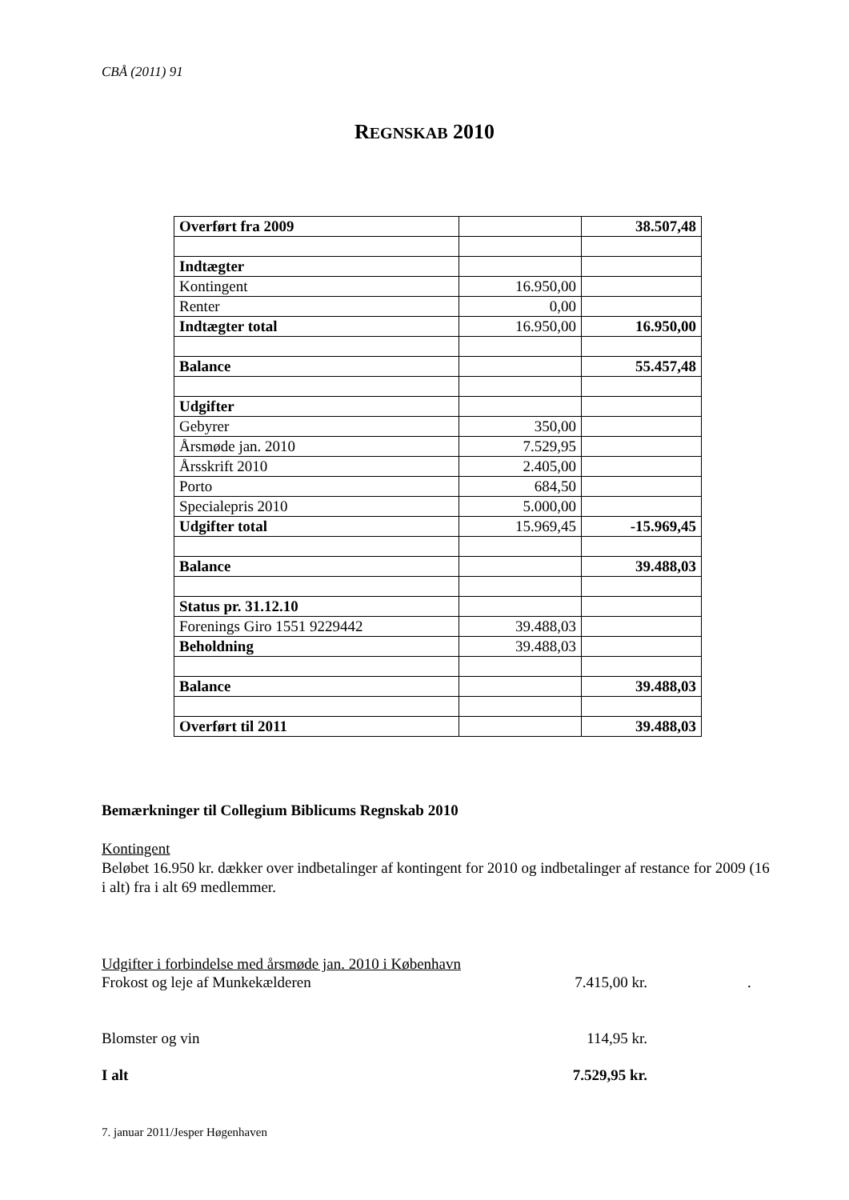CBÅ (2011) 91
REGNSKAB 2010
| Overført fra 2009 | | 38.507,48 |
| Indtægter | | |
| Kontingent | 16.950,00 | |
| Renter | 0,00 | |
| Indtægter total | 16.950,00 | 16.950,00 |
| Balance | | 55.457,48 |
| Udgifter | | |
| Gebyrer | 350,00 | |
| Årsmøde jan. 2010 | 7.529,95 | |
| Årsskrift 2010 | 2.405,00 | |
| Porto | 684,50 | |
| Specialepris 2010 | 5.000,00 | |
| Udgifter total | 15.969,45 | -15.969,45 |
| Balance | | 39.488,03 |
| Status pr. 31.12.10 | | |
| Forenings Giro 1551 9229442 | 39.488,03 | |
| Beholdning | 39.488,03 | |
| Balance | | 39.488,03 |
| Overført til 2011 | | 39.488,03 |
Bemærkninger til Collegium Biblicums Regnskab 2010
Kontingent
Beløbet 16.950 kr. dækker over indbetalinger af kontingent for 2010 og indbetalinger af restance for 2009 (16 i alt) fra i alt 69 medlemmer.
Udgifter i forbindelse med årsmøde jan. 2010 i København
Frokost og leje af Munkekælderen 7.415,00 kr..
Blomster og vin 114,95 kr.
I alt 7.529,95 kr.
7. januar 2011/Jesper Høgenhaven